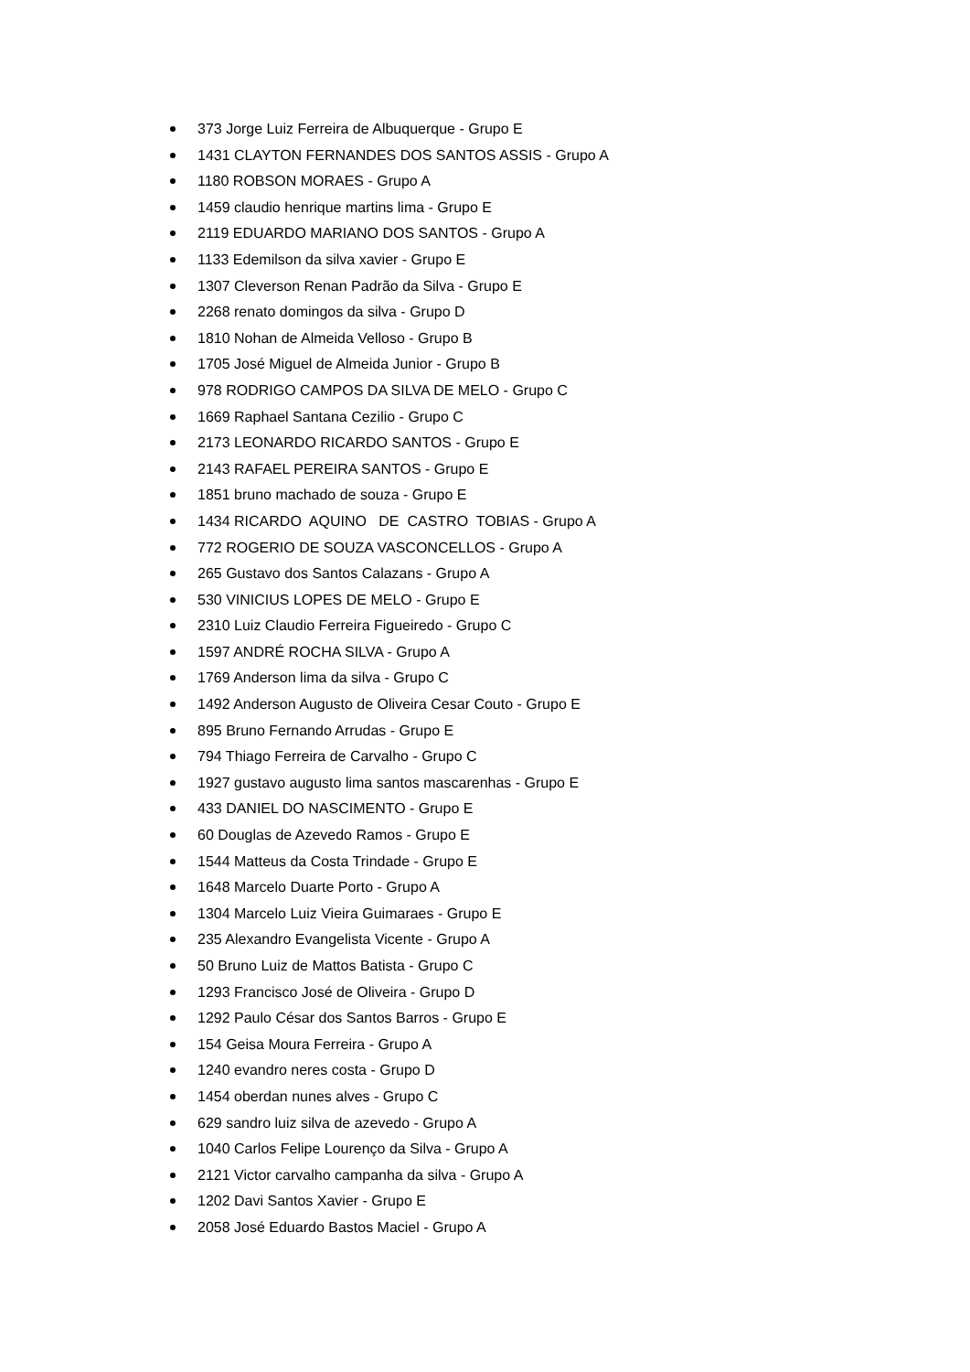373 Jorge Luiz Ferreira de Albuquerque - Grupo E
1431 CLAYTON FERNANDES DOS SANTOS ASSIS - Grupo A
1180 ROBSON MORAES - Grupo A
1459 claudio henrique martins lima - Grupo E
2119 EDUARDO MARIANO DOS SANTOS - Grupo A
1133 Edemilson da silva xavier - Grupo E
1307 Cleverson Renan Padrão da Silva - Grupo E
2268 renato domingos da silva - Grupo D
1810 Nohan de Almeida Velloso - Grupo B
1705 José Miguel de Almeida Junior - Grupo B
978 RODRIGO CAMPOS DA SILVA DE MELO - Grupo C
1669 Raphael Santana Cezilio - Grupo C
2173 LEONARDO RICARDO SANTOS - Grupo E
2143 RAFAEL PEREIRA SANTOS - Grupo E
1851 bruno machado de souza - Grupo E
1434 RICARDO AQUINO DE CASTRO TOBIAS - Grupo A
772 ROGERIO DE SOUZA VASCONCELLOS - Grupo A
265 Gustavo dos Santos Calazans - Grupo A
530 VINICIUS LOPES DE MELO - Grupo E
2310 Luiz Claudio Ferreira Figueiredo - Grupo C
1597 ANDRÉ ROCHA SILVA - Grupo A
1769 Anderson lima da silva - Grupo C
1492 Anderson Augusto de Oliveira Cesar Couto - Grupo E
895 Bruno Fernando Arrudas - Grupo E
794 Thiago Ferreira de Carvalho - Grupo C
1927 gustavo augusto lima santos mascarenhas - Grupo E
433 DANIEL DO NASCIMENTO - Grupo E
60 Douglas de Azevedo Ramos - Grupo E
1544 Matteus da Costa Trindade - Grupo E
1648 Marcelo Duarte Porto - Grupo A
1304 Marcelo Luiz Vieira Guimaraes - Grupo E
235 Alexandro Evangelista Vicente - Grupo A
50 Bruno Luiz de Mattos Batista - Grupo C
1293 Francisco José de Oliveira - Grupo D
1292 Paulo César dos Santos Barros - Grupo E
154 Geisa Moura Ferreira - Grupo A
1240 evandro neres costa - Grupo D
1454 oberdan nunes alves - Grupo C
629 sandro luiz silva de azevedo - Grupo A
1040 Carlos Felipe Lourenço da Silva - Grupo A
2121 Victor carvalho campanha da silva - Grupo A
1202 Davi Santos Xavier - Grupo E
2058 José Eduardo Bastos Maciel - Grupo A